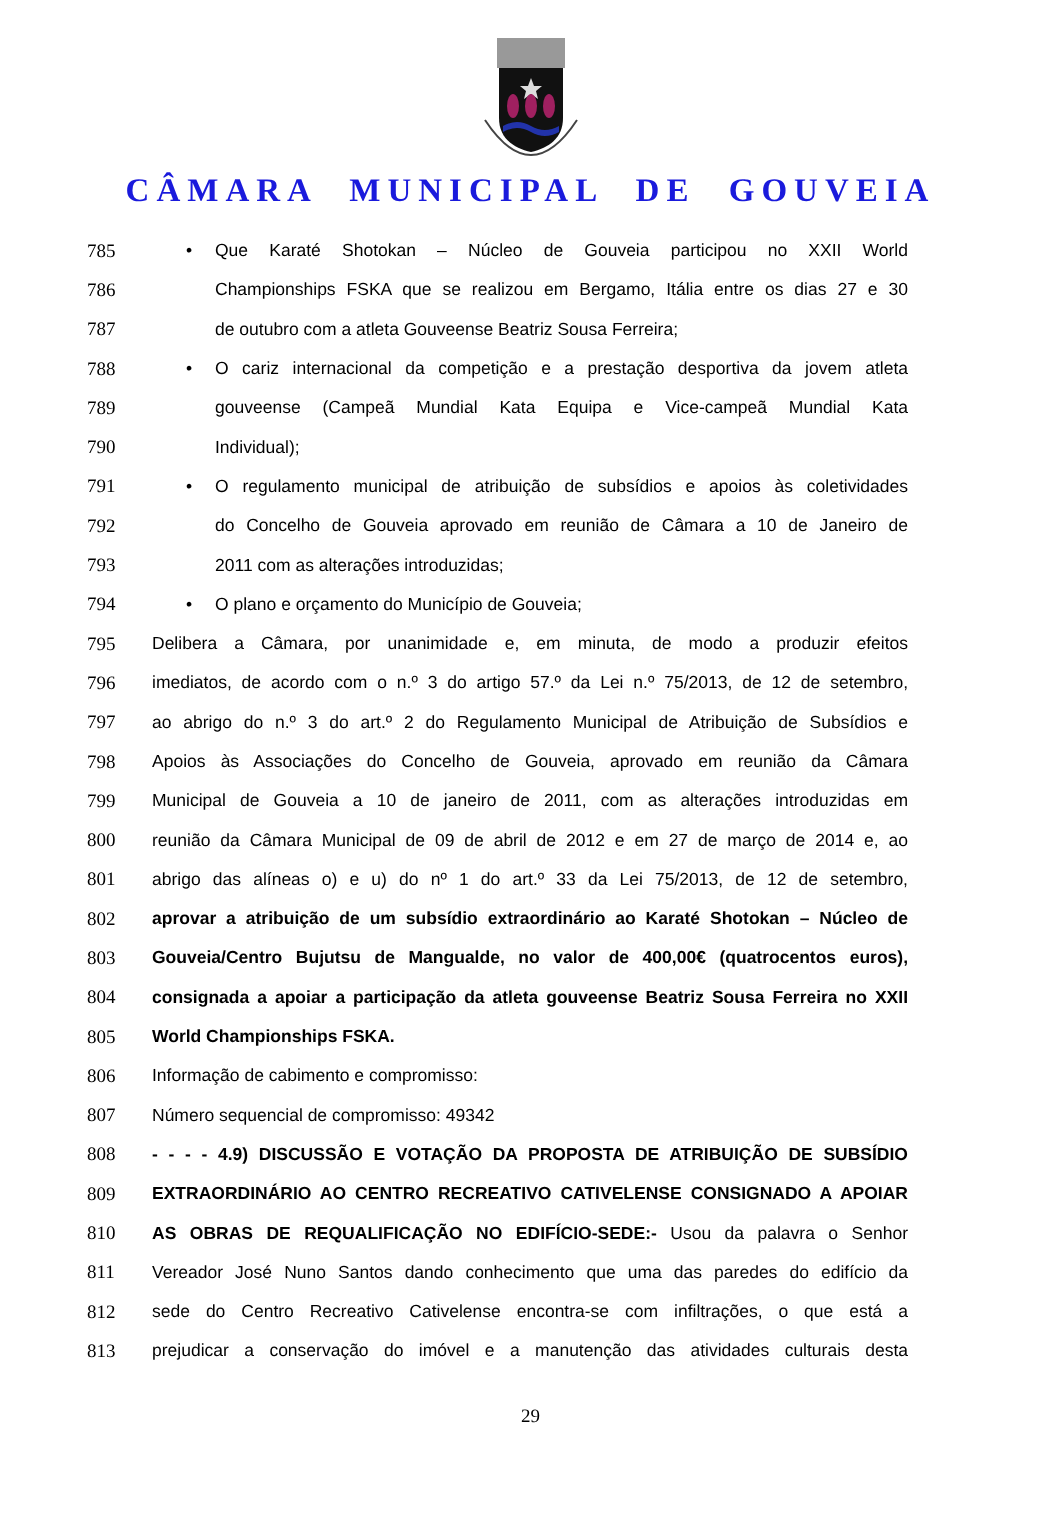CÂMARA MUNICIPAL DE GOUVEIA
785 • Que Karaté Shotokan – Núcleo de Gouveia participou no XXII World
786
Championships FSKA que se realizou em Bergamo, Itália entre os dias 27 e 30
787 de outubro com a atleta Gouveense Beatriz Sousa Ferreira;
788
• O cariz internacional da competição e a prestação desportiva da jovem atleta
789 gouveense (Campeã Mundial Kata Equipa e Vice-campeã Mundial Kata
790 Individual);
791
• O regulamento municipal de atribuição de subsídios e apoios às coletividades
792
do Concelho de Gouveia aprovado em reunião de Câmara a 10 de Janeiro de
793 2011 com as alterações introduzidas;
794 • O plano e orçamento do Município de Gouveia;
795
Delibera a Câmara, por unanimidade e, em minuta, de modo a produzir efeitos
796
imediatos, de acordo com o n.º 3 do artigo 57.º da Lei n.º 75/2013, de 12 de setembro,
797
ao abrigo do n.º 3 do art.º 2 do Regulamento Municipal de Atribuição de Subsídios e
798
Apoios às Associações do Concelho de Gouveia, aprovado em reunião da Câmara
799
Municipal de Gouveia a 10 de janeiro de 2011, com as alterações introduzidas em
800
reunião da Câmara Municipal de 09 de abril de 2012 e em 27 de março de 2014 e, ao
801
abrigo das alíneas o) e u) do nº 1 do art.º 33 da Lei 75/2013, de 12 de setembro,
802
aprovar a atribuição de um subsídio extraordinário ao Karaté Shotokan – Núcleo de
803
Gouveia/Centro Bujutsu de Mangualde, no valor de 400,00€ (quatrocentos euros),
804
consignada a apoiar a participação da atleta gouveense Beatriz Sousa Ferreira no XXII
805 World Championships FSKA.
806 Informação de cabimento e compromisso:
807 Número sequencial de compromisso: 49342
808 - - - - 4.9) DISCUSSÃO E VOTAÇÃO DA PROPOSTA DE ATRIBUIÇÃO DE SUBSÍDIO
809 EXTRAORDINÁRIO AO CENTRO RECREATIVO CATIVELENSE CONSIGNADO A APOIAR
810 AS OBRAS DE REQUALIFICAÇÃO NO EDIFÍCIO-SEDE:- Usou da palavra o Senhor
811
Vereador José Nuno Santos dando conhecimento que uma das paredes do edifício da
812
sede do Centro Recreativo Cativelense encontra-se com infiltrações, o que está a
813
prejudicar a conservação do imóvel e a manutenção das atividades culturais desta
29